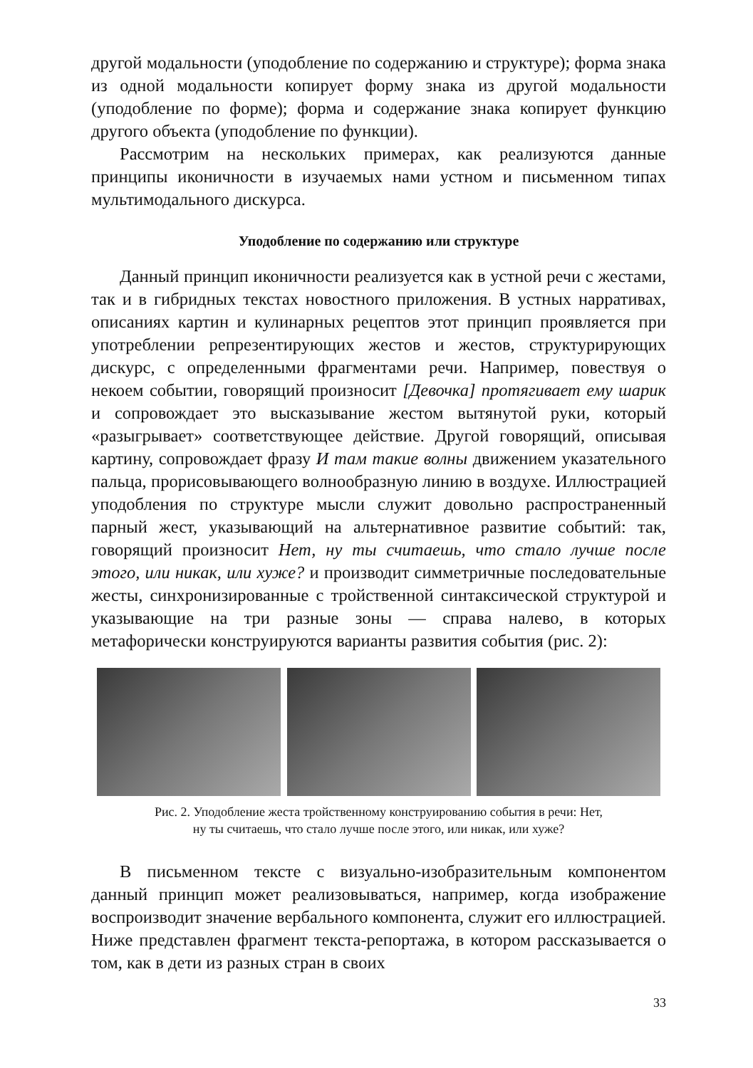другой модальности (уподобление по содержанию и структуре); форма знака из одной модальности копирует форму знака из другой модальности (уподобление по форме); форма и содержание знака копирует функцию другого объекта (уподобление по функции).
Рассмотрим на нескольких примерах, как реализуются данные принципы иконичности в изучаемых нами устном и письменном типах мультимодального дискурса.
Уподобление по содержанию или структуре
Данный принцип иконичности реализуется как в устной речи с жестами, так и в гибридных текстах новостного приложения. В устных нарративах, описаниях картин и кулинарных рецептов этот принцип проявляется при употреблении репрезентирующих жестов и жестов, структурирующих дискурс, с определенными фрагментами речи. Например, повествуя о некоем событии, говорящий произносит [Девочка] протягивает ему шарик и сопровождает это высказывание жестом вытянутой руки, который «разыгрывает» соответствующее действие. Другой говорящий, описывая картину, сопровождает фразу И там такие волны движением указательного пальца, прорисовывающего волнообразную линию в воздухе. Иллюстрацией уподобления по структуре мысли служит довольно распространенный парный жест, указывающий на альтернативное развитие событий: так, говорящий произносит Нет, ну ты считаешь, что стало лучше после этого, или никак, или хуже? и производит симметричные последовательные жесты, синхронизированные с тройственной синтаксической структурой и указывающие на три разные зоны — справа налево, в которых метафорически конструируются варианты развития события (рис. 2):
Рис. 2. Уподобление жеста тройственному конструированию события в речи: Нет,
ну ты считаешь, что стало лучше после этого, или никак, или хуже?
В письменном тексте с визуально-изобразительным компонентом данный принцип может реализовываться, например, когда изображение воспроизводит значение вербального компонента, служит его иллюстрацией. Ниже представлен фрагмент текста-репортажа, в котором рассказывается о том, как в дети из разных стран в своих
33